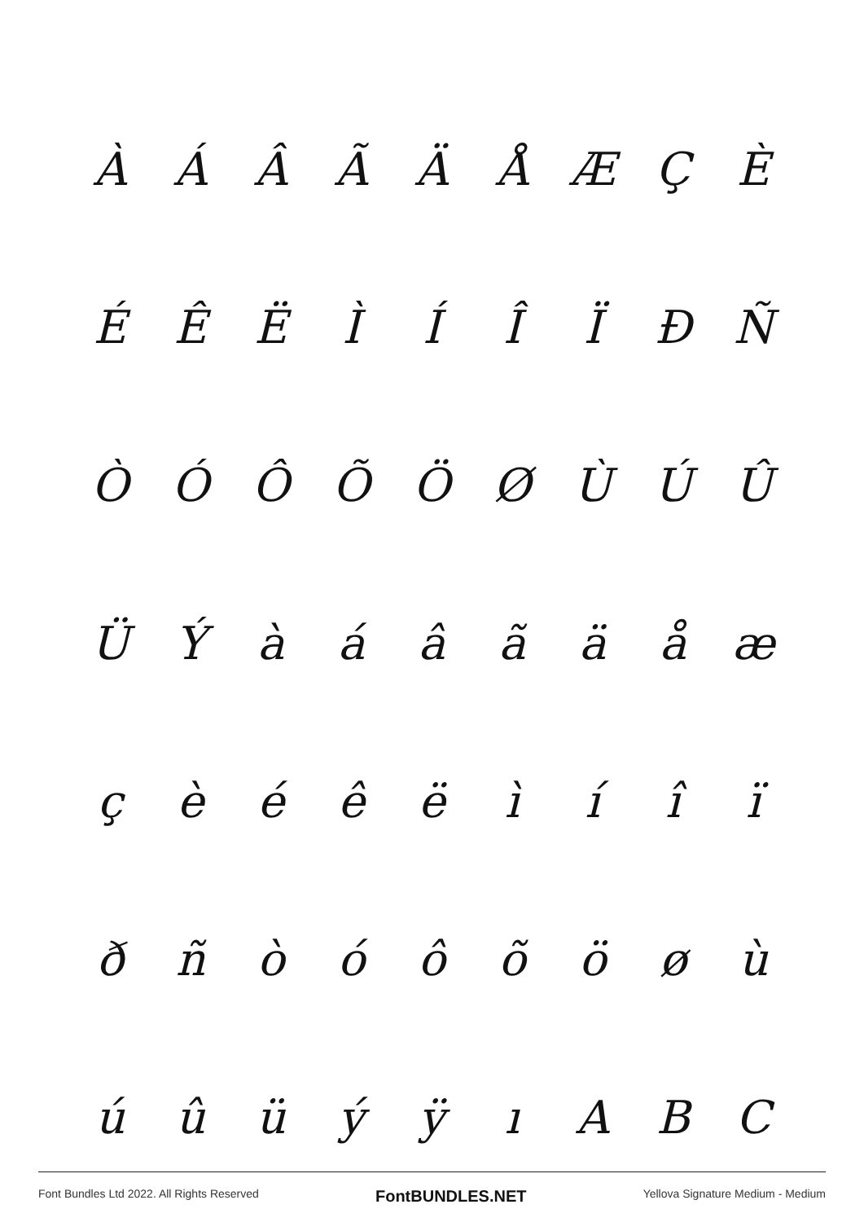À Á Â Ã Ä Å Æ Ç È
É Ê Ë Ì Í Î Ï Ð Ñ
Ò Ó Ô Õ Ö Ø Ù Ú Û
Ü Ý à á â ã ä å æ
ç è é ê ë ì í î ï
ð ñ ò ó ô õ ö ø ù
ú û ü ý ÿ ı A B C
Font Bundles Ltd 2022. All Rights Reserved FontBUNDLES.NET Yellova Signature Medium - Medium